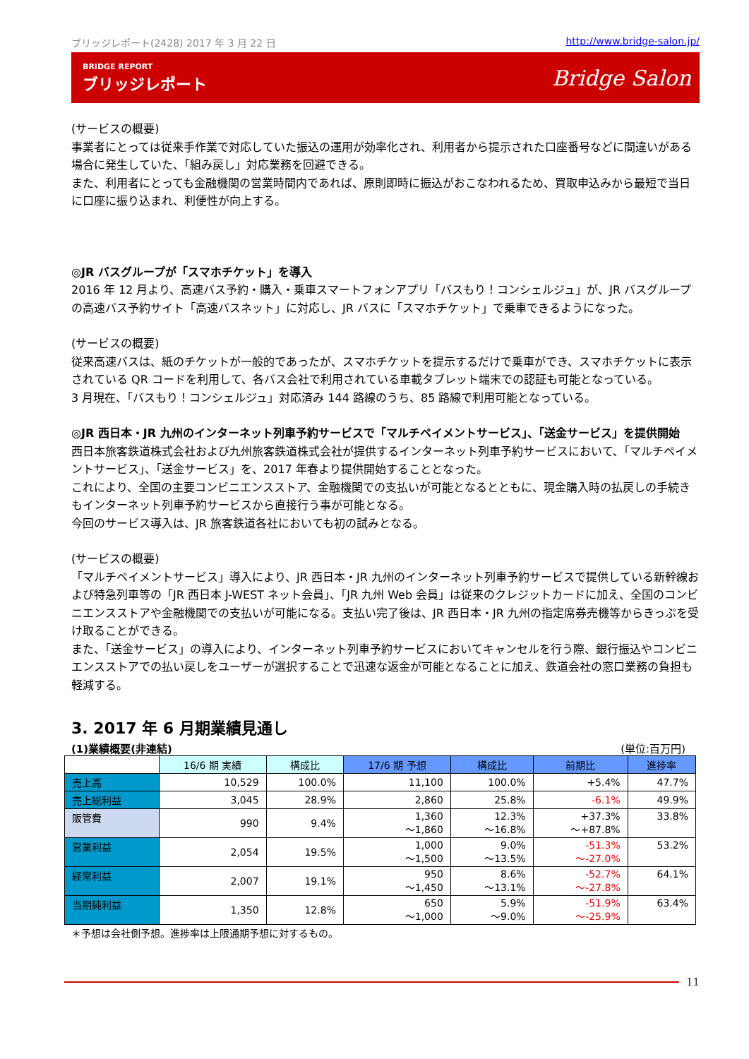ブリッジレポート(2428) 2017 年 3 月 22 日 http://www.bridge-salon.jp/
BRIDGE REPORT
ブリッジレポート
Bridge Salon
(サービスの概要)
事業者にとっては従来手作業で対応していた振込の運用が効率化され、利用者から提示された口座番号などに間違いがある場合に発生していた、「組み戻し」対応業務を回避できる。
また、利用者にとっても金融機関の営業時間内であれば、原則即時に振込がおこなわれるため、買取申込みから最短で当日に口座に振り込まれ、利便性が向上する。
◎JR バスグループが「スマホチケット」を導入
2016 年 12 月より、高速バス予約・購入・乗車スマートフォンアプリ「バスもり！コンシェルジュ」が、JR バスグループの高速バス予約サイト「高速バスネット」に対応し、JR バスに「スマホチケット」で乗車できるようになった。
(サービスの概要)
従来高速バスは、紙のチケットが一般的であったが、スマホチケットを提示するだけで乗車ができ、スマホチケットに表示されている QR コードを利用して、各バス会社で利用されている車載タブレット端末での認証も可能となっている。
3 月現在、「バスもり！コンシェルジュ」対応済み 144 路線のうち、85 路線で利用可能となっている。
◎JR 西日本・JR 九州のインターネット列車予約サービスで「マルチペイメントサービス」、「送金サービス」を提供開始
西日本旅客鉄道株式会社および九州旅客鉄道株式会社が提供するインターネット列車予約サービスにおいて、「マルチペイメントサービス」、「送金サービス」を、2017 年春より提供開始することとなった。
これにより、全国の主要コンビニエンスストア、金融機関での支払いが可能となるとともに、現金購入時の払戻しの手続きもインターネット列車予約サービスから直接行う事が可能となる。
今回のサービス導入は、JR 旅客鉄道各社においても初の試みとなる。
(サービスの概要)
「マルチペイメントサービス」導入により、JR 西日本・JR 九州のインターネット列車予約サービスで提供している新幹線および特急列車等の「JR 西日本 J-WEST ネット会員」、「JR 九州 Web 会員」は従来のクレジットカードに加え、全国のコンビニエンスストアや金融機関での支払いが可能になる。支払い完了後は、JR 西日本・JR 九州の指定席券売機等からきっぷを受け取ることができる。
また、「送金サービス」の導入により、インターネット列車予約サービスにおいてキャンセルを行う際、銀行振込やコンビニエンスストアでの払い戻しをユーザーが選択することで迅速な返金が可能となることに加え、鉄道会社の窓口業務の負担も軽減する。
3. 2017 年 6 月期業績見通し
(1)業績概要(非連結) (単位:百万円)
| | 16/6 期 実績 | 構成比 | 17/6 期 予想 | 構成比 | 前期比 | 進捗率 |
| --- | --- | --- | --- | --- | --- | --- |
| 売上高 | 10,529 | 100.0% | 11,100 | 100.0% | +5.4% | 47.7% |
| 売上総利益 | 3,045 | 28.9% | 2,860 | 25.8% | -6.1% | 49.9% |
| 販管費 | 990 | 9.4% | 1,360 ～1,860 | 12.3% ～16.8% | +37.3% ～+87.8% | 33.8% |
| 営業利益 | 2,054 | 19.5% | 1,000 ～1,500 | 9.0% ～13.5% | -51.3% ～-27.0% | 53.2% |
| 経常利益 | 2,007 | 19.1% | 950 ～1,450 | 8.6% ～13.1% | -52.7% ～-27.8% | 64.1% |
| 当期純利益 | 1,350 | 12.8% | 650 ～1,000 | 5.9% ～9.0% | -51.9% ～-25.9% | 63.4% |
＊予想は会社側予想。進捗率は上限通期予想に対するもの。
11